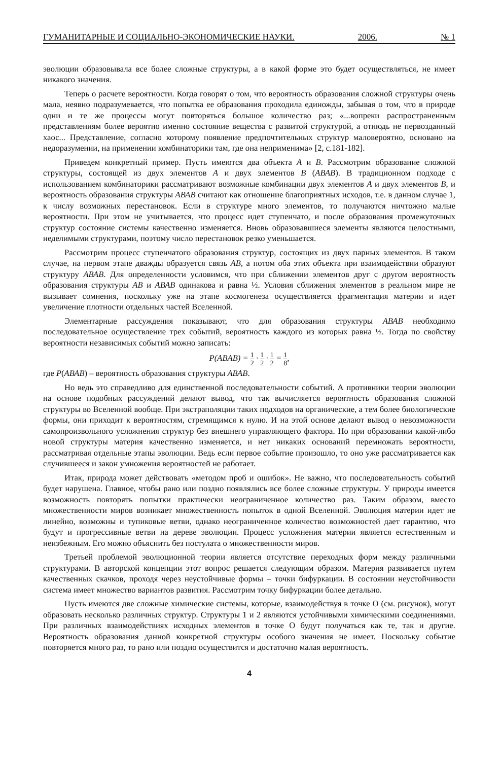ГУМАНИТАРНЫЕ И СОЦИАЛЬНО-ЭКОНОМИЧЕСКИЕ НАУКИ. 2006. № 1
эволюции образовывала все более сложные структуры, а в какой форме это будет осуществляться, не имеет никакого значения.
Теперь о расчете вероятности. Когда говорят о том, что вероятность образования сложной структуры очень мала, неявно подразумевается, что попытка ее образования проходила единожды, забывая о том, что в природе одни и те же процессы могут повторяться большое количество раз; «...вопреки распространенным представлениям более вероятно именно состояние вещества с развитой структурой, а отнюдь не первозданный хаос... Представление, согласно которому появление предпочтительных структур маловероятно, основано на недоразумении, на применении комбинаторики там, где она неприменима» [2, с.181-182].
Приведем конкретный пример. Пусть имеются два объекта А и В. Рассмотрим образование сложной структуры, состоящей из двух элементов А и двух элементов В (АВАВ). В традиционном подходе с использованием комбинаторики рассматривают возможные комбинации двух элементов А и двух элементов В, и вероятность образования структуры АВАВ считают как отношение благоприятных исходов, т.е. в данном случае 1, к числу возможных перестановок. Если в структуре много элементов, то получаются ничтожно малые вероятности. При этом не учитывается, что процесс идет ступенчато, и после образования промежуточных структур состояние системы качественно изменяется. Вновь образовавшиеся элементы являются целостными, неделимыми структурами, поэтому число перестановок резко уменьшается.
Рассмотрим процесс ступенчатого образования структур, состоящих из двух парных элементов. В таком случае, на первом этапе дважды образуется связь АВ, а потом оба этих объекта при взаимодействии образуют структуру АВАВ. Для определенности условимся, что при сближении элементов друг с другом вероятность образования структуры АВ и АВАВ одинакова и равна ½. Условия сближения элементов в реальном мире не вызывает сомнения, поскольку уже на этапе космогенеза осуществляется фрагментация материи и идет увеличение плотности отдельных частей Вселенной.
Элементарные рассуждения показывают, что для образования структуры АВАВ необходимо последовательное осуществление трех событий, вероятность каждого из которых равна ½. Тогда по свойству вероятности независимых событий можно записать:
P(ABAB) = 1 2 · 1 2 · 1 2 = 1 8,
где P(АВАВ) – вероятность образования структуры АВАВ.
Но ведь это справедливо для единственной последовательности событий. А противники теории эволюции на основе подобных рассуждений делают вывод, что так вычисляется вероятность образования сложной структуры во Вселенной вообще. При экстраполяции таких подходов на органические, а тем более биологические формы, они приходит к вероятностям, стремящимся к нулю. И на этой основе делают вывод о невозможности самопроизвольного усложнения структур без внешнего управляющего фактора. Но при образовании какой-либо новой структуры материя качественно изменяется, и нет никаких оснований перемножать вероятности, рассматривая отдельные этапы эволюции. Ведь если первое событие произошло, то оно уже рассматривается как случившееся и закон умножения вероятностей не работает.
Итак, природа может действовать «методом проб и ошибок». Не важно, что последовательность событий будет нарушена. Главное, чтобы рано или поздно появлялись все более сложные структуры. У природы имеется возможность повторять попытки практически неограниченное количество раз. Таким образом, вместо множественности миров возникает множественность попыток в одной Вселенной. Эволюция материи идет не линейно, возможны и тупиковые ветви, однако неограниченное количество возможностей дает гарантию, что будут и прогрессивные ветви на дереве эволюции. Процесс усложнения материи является естественным и неизбежным. Его можно объяснить без постулата о множественности миров.
Третьей проблемой эволюционной теории является отсутствие переходных форм между различными структурами. В авторской концепции этот вопрос решается следующим образом. Материя развивается путем качественных скачков, проходя через неустойчивые формы – точки бифуркации. В состоянии неустойчивости система имеет множество вариантов развития. Рассмотрим точку бифуркации более детально.
Пусть имеются две сложные химические системы, которые, взаимодействуя в точке О (см. рисунок), могут образовать несколько различных структур. Структуры 1 и 2 являются устойчивыми химическими соединениями. При различных взаимодействиях исходных элементов в точке О будут получаться как те, так и другие. Вероятность образования данной конкретной структуры особого значения не имеет. Поскольку событие повторяется много раз, то рано или поздно осуществится и достаточно малая вероятность.
4